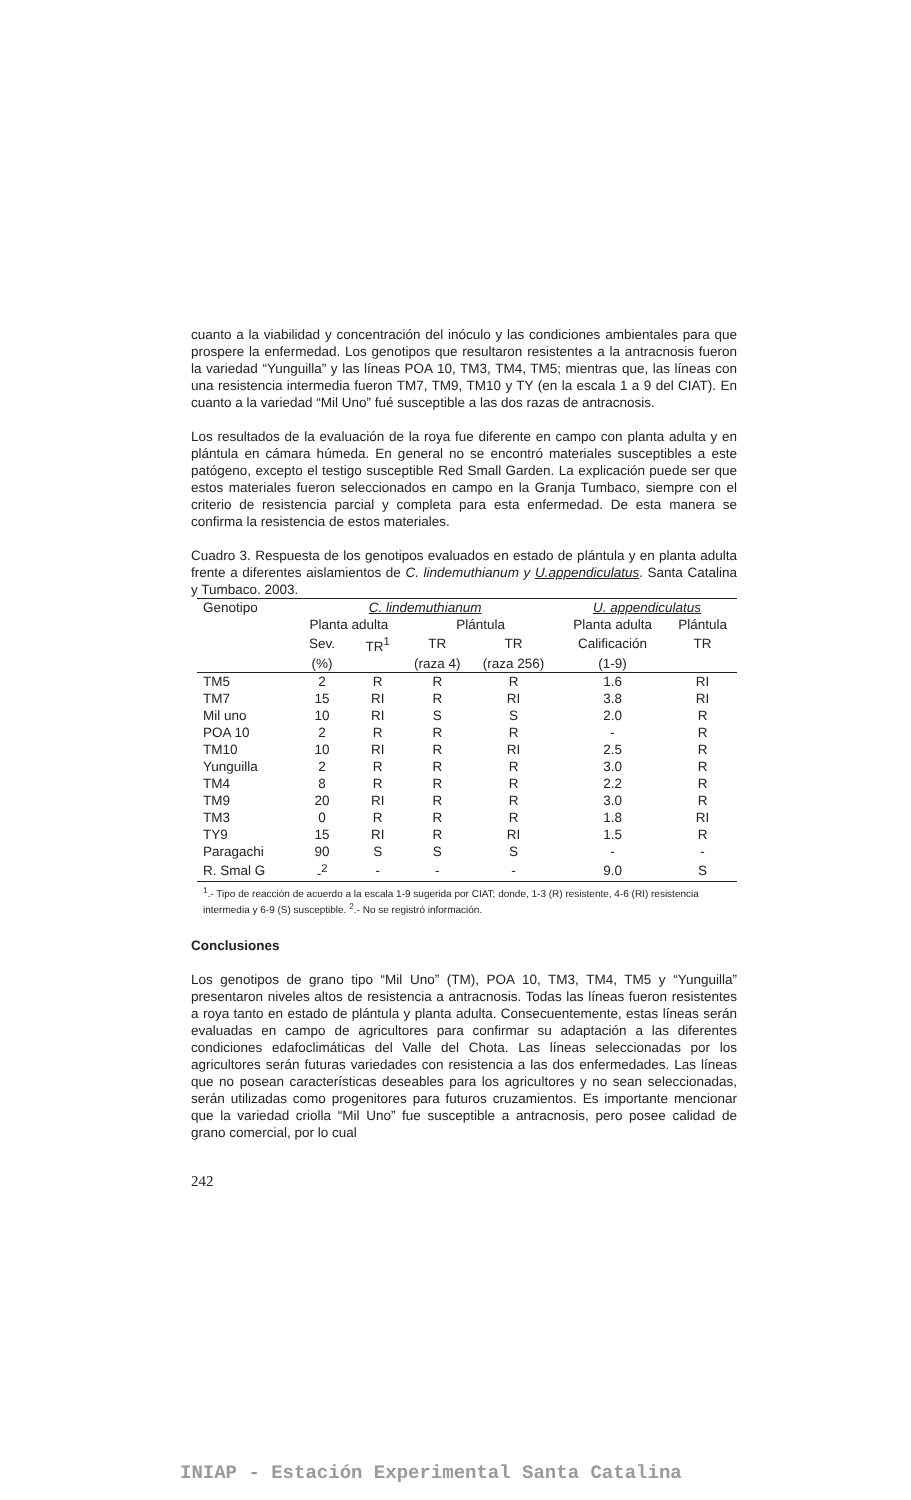cuanto a la viabilidad y concentración del inóculo y las condiciones ambientales para que prospere la enfermedad. Los genotipos que resultaron resistentes a la antracnosis fueron la variedad “Yunguilla” y las líneas POA 10, TM3, TM4, TM5; mientras que, las líneas con una resistencia intermedia fueron TM7, TM9, TM10 y TY (en la escala 1 a 9 del CIAT). En cuanto a la variedad “Mil Uno” fué susceptible a las dos razas de antracnosis.
Los resultados de la evaluación de la roya fue diferente en campo con planta adulta y en plántula en cámara húmeda. En general no se encontró materiales susceptibles a este patógeno, excepto el testigo susceptible Red Small Garden. La explicación puede ser que estos materiales fueron seleccionados en campo en la Granja Tumbaco, siempre con el criterio de resistencia parcial y completa para esta enfermedad. De esta manera se confirma la resistencia de estos materiales.
Cuadro 3. Respuesta de los genotipos evaluados en estado de plántula y en planta adulta frente a diferentes aislamientos de C. lindemuthianum y U.appendiculatus. Santa Catalina y Tumbaco. 2003.
| Genotipo | C. lindemuthianum | | | | U. appendiculatus | |
| --- | --- | --- | --- | --- | --- | --- |
| | Planta adulta | | Plántula | | Planta adulta | Plántula |
| | Sev. | TR<sup>1</sup> | TR | TR | Calificación | TR |
| | (%) | | (raza 4) | (raza 256) | (1-9) | |
| TM5 | 2 | R | R | R | 1.6 | RI |
| TM7 | 15 | RI | R | RI | 3.8 | RI |
| Mil uno | 10 | RI | S | S | 2.0 | R |
| POA 10 | 2 | R | R | R | - | R |
| TM10 | 10 | RI | R | RI | 2.5 | R |
| Yunguilla | 2 | R | R | R | 3.0 | R |
| TM4 | 8 | R | R | R | 2.2 | R |
| TM9 | 20 | RI | R | R | 3.0 | R |
| TM3 | 0 | R | R | R | 1.8 | RI |
| TY9 | 15 | RI | R | RI | 1.5 | R |
| Paragachi | 90 | S | S | S | - | - |
| R. Smal G | -<sup>2</sup> | - | - | - | 9.0 | S |
<sup>1</sup>.- Tipo de reacción de acuerdo a la escala 1-9 sugerida por CIAT; donde, 1-3 (R) resistente, 4-6 (RI) resistencia intermedia y 6-9 (S) susceptible. <sup>2</sup>.- No se registró información.
Conclusiones
Los genotipos de grano tipo “Mil Uno” (TM), POA 10, TM3, TM4, TM5 y “Yunguilla” presentaron niveles altos de resistencia a antracnosis. Todas las líneas fueron resistentes a roya tanto en estado de plántula y planta adulta. Consecuentemente, estas líneas serán evaluadas en campo de agricultores para confirmar su adaptación a las diferentes condiciones edafoclimáticas del Valle del Chota. Las líneas seleccionadas por los agricultores serán futuras variedades con resistencia a las dos enfermedades. Las líneas que no posean características deseables para los agricultores y no sean seleccionadas, serán utilizadas como progenitores para futuros cruzamientos. Es importante mencionar que la variedad criolla “Mil Uno” fue susceptible a antracnosis, pero posee calidad de grano comercial, por lo cual
242
INIAP - Estación Experimental Santa Catalina